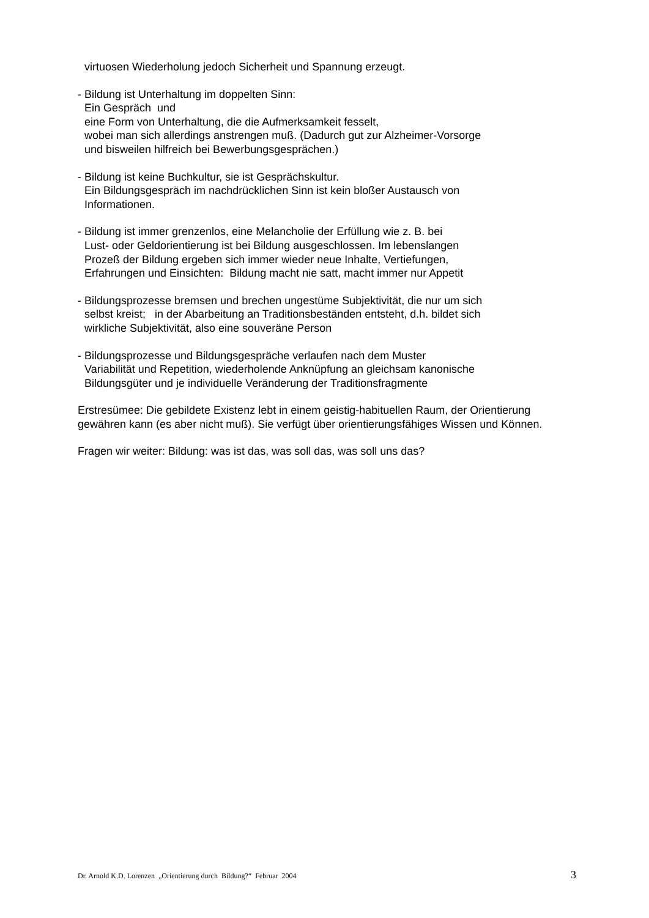virtuosen Wiederholung jedoch Sicherheit und Spannung erzeugt.
- Bildung ist Unterhaltung im doppelten Sinn:
Ein Gespräch und
eine Form von Unterhaltung, die die Aufmerksamkeit fesselt,
wobei man sich allerdings anstrengen muß. (Dadurch gut zur Alzheimer-Vorsorge
und bisweilen hilfreich bei Bewerbungsgesprächen.)
- Bildung ist keine Buchkultur, sie ist Gesprächskultur.
Ein Bildungsgespräch im nachdrücklichen Sinn ist kein bloßer Austausch von
Informationen.
- Bildung ist immer grenzenlos, eine Melancholie der Erfüllung wie z. B. bei
Lust- oder Geldorientierung ist bei Bildung ausgeschlossen. Im lebenslangen
Prozeß der Bildung ergeben sich immer wieder neue Inhalte, Vertiefungen,
Erfahrungen und Einsichten: Bildung macht nie satt, macht immer nur Appetit
- Bildungsprozesse bremsen und brechen ungestüme Subjektivität, die nur um sich
selbst kreist; in der Abarbeitung an Traditionsbeständen entsteht, d.h. bildet sich
wirkliche Subjektivität, also eine souveräne Person
- Bildungsprozesse und Bildungsgespräche verlaufen nach dem Muster
Variabilität und Repetition, wiederholende Anknüpfung an gleichsam kanonische
Bildungsgüter und je individuelle Veränderung der Traditionsfragmente
Erstresümee: Die gebildete Existenz lebt in einem geistig-habituellen Raum, der Orientierung gewähren kann (es aber nicht muß). Sie verfügt über orientierungsfähiges Wissen und Können.
Fragen wir weiter: Bildung: was ist das, was soll das, was soll uns das?
Dr. Arnold K.D. Lorenzen „Orientierung durch Bildung?“ Februar 2004 3